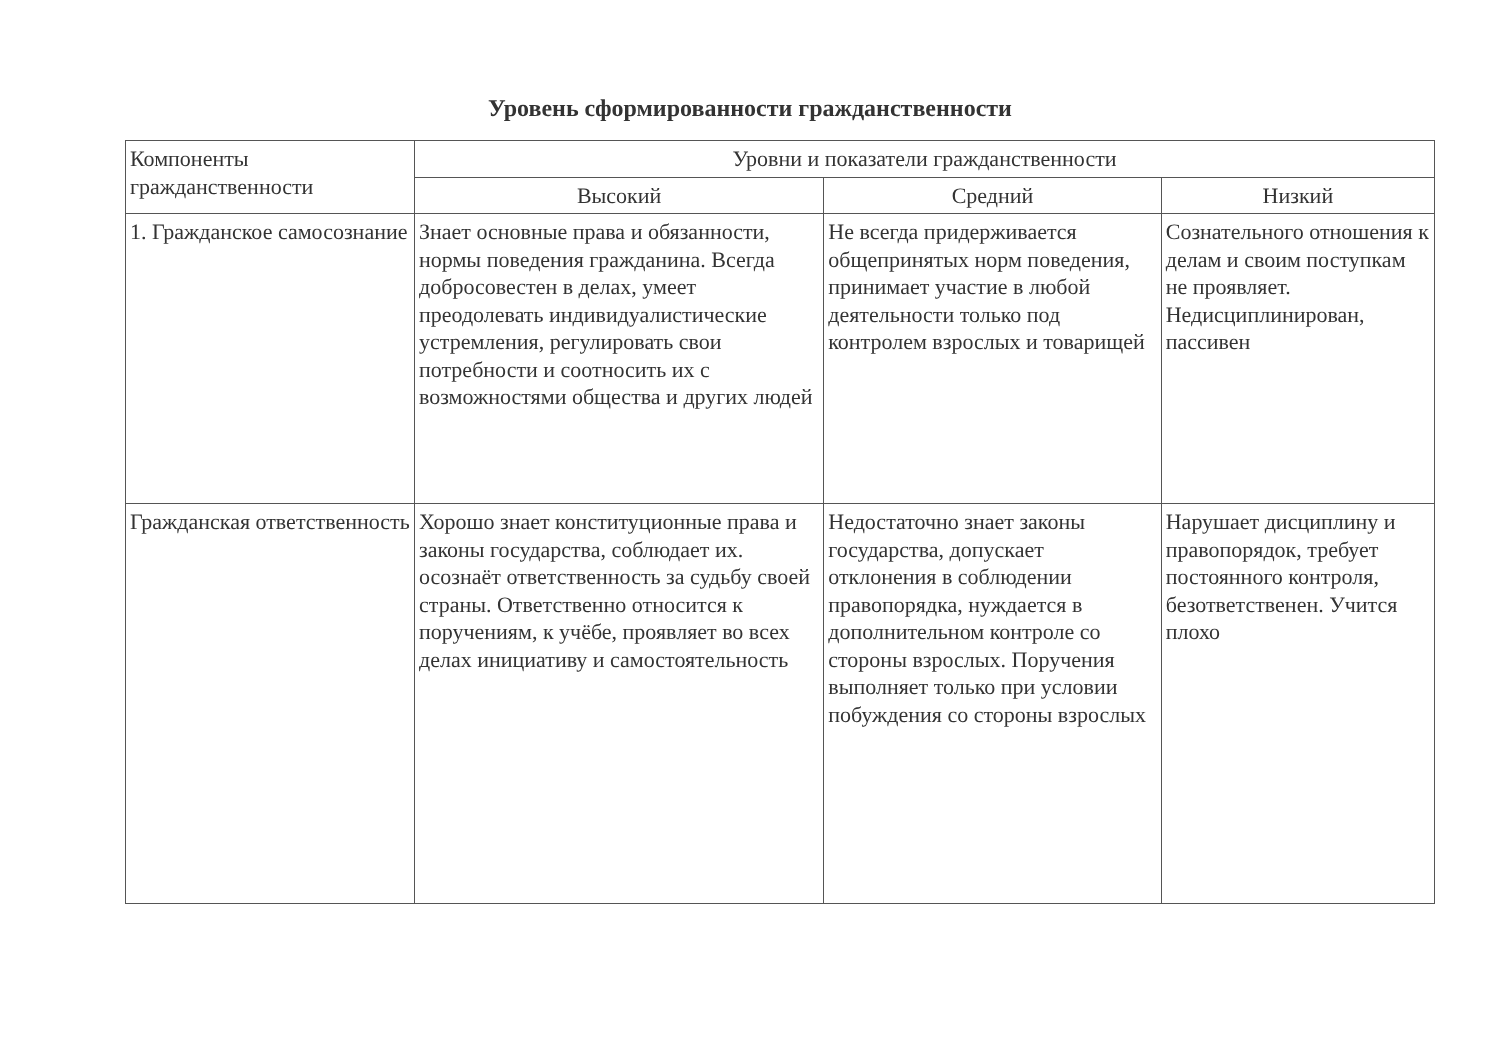Уровень сформированности гражданственности
| Компоненты гражданственности | Уровни и показатели гражданственности | | |
| --- | --- | --- | --- |
| | Высокий | Средний | Низкий |
| 1. Гражданское самосознание | Знает основные права и обязанности, нормы поведения гражданина. Всегда добросовестен в делах, умеет преодолевать индивидуалистические устремления, регулировать свои потребности и соотносить их с возможностями общества и других людей | Не всегда придерживается общепринятых норм поведения, принимает участие в любой деятельности только под контролем взрослых и товарищей | Сознательного отношения к делам и своим поступкам не проявляет. Недисциплинирован, пассивен |
| Гражданская ответственность | Хорошо знает конституционные права и законы государства, соблюдает их. осознаёт ответственность за судьбу своей страны. Ответственно относится к поручениям, к учёбе, проявляет во всех делах инициативу и самостоятельность | Недостаточно знает законы государства, допускает отклонения в соблюдении правопорядка, нуждается в дополнительном контроле со стороны взрослых. Поручения выполняет только при условии побуждения со стороны взрослых | Нарушает дисциплину и правопорядок, требует постоянного контроля, безответственен. Учится плохо |